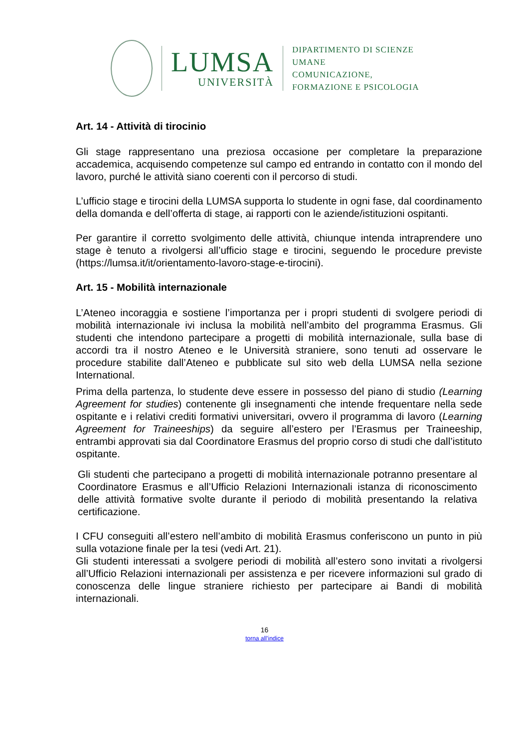LUMSA
UNIVERSITÀ
DIPARTIMENTO DI SCIENZE UMANE
COMUNICAZIONE,
FORMAZIONE E PSICOLOGIA
Art. 14 - Attività di tirocinio
Gli stage rappresentano una preziosa occasione per completare la preparazione accademica, acquisendo competenze sul campo ed entrando in contatto con il mondo del lavoro, purché le attività siano coerenti con il percorso di studi.
L’ufficio stage e tirocini della LUMSA supporta lo studente in ogni fase, dal coordinamento della domanda e dell’offerta di stage, ai rapporti con le aziende/istituzioni ospitanti.
Per garantire il corretto svolgimento delle attività, chiunque intenda intraprendere uno stage è tenuto a rivolgersi all’ufficio stage e tirocini, seguendo le procedure previste (https://lumsa.it/it/orientamento-lavoro-stage-e-tirocini).
Art. 15 - Mobilità internazionale
L’Ateneo incoraggia e sostiene l’importanza per i propri studenti di svolgere periodi di mobilità internazionale ivi inclusa la mobilità nell’ambito del programma Erasmus. Gli studenti che intendono partecipare a progetti di mobilità internazionale, sulla base di accordi tra il nostro Ateneo e le Università straniere, sono tenuti ad osservare le procedure stabilite dall’Ateneo e pubblicate sul sito web della LUMSA nella sezione International.
Prima della partenza, lo studente deve essere in possesso del piano di studio (Learning Agreement for studies) contenente gli insegnamenti che intende frequentare nella sede ospitante e i relativi crediti formativi universitari, ovvero il programma di lavoro (Learning Agreement for Traineeships) da seguire all’estero per l’Erasmus per Traineeship, entrambi approvati sia dal Coordinatore Erasmus del proprio corso di studi che dall’istituto ospitante.
Gli studenti che partecipano a progetti di mobilità internazionale potranno presentare al Coordinatore Erasmus e all’Ufficio Relazioni Internazionali istanza di riconoscimento delle attività formative svolte durante il periodo di mobilità presentando la relativa certificazione.
I CFU conseguiti all’estero nell’ambito di mobilità Erasmus conferiscono un punto in più sulla votazione finale per la tesi (vedi Art. 21).
Gli studenti interessati a svolgere periodi di mobilità all’estero sono invitati a rivolgersi all’Ufficio Relazioni internazionali per assistenza e per ricevere informazioni sul grado di conoscenza delle lingue straniere richiesto per partecipare ai Bandi di mobilità internazionali.
16
torna all’indice